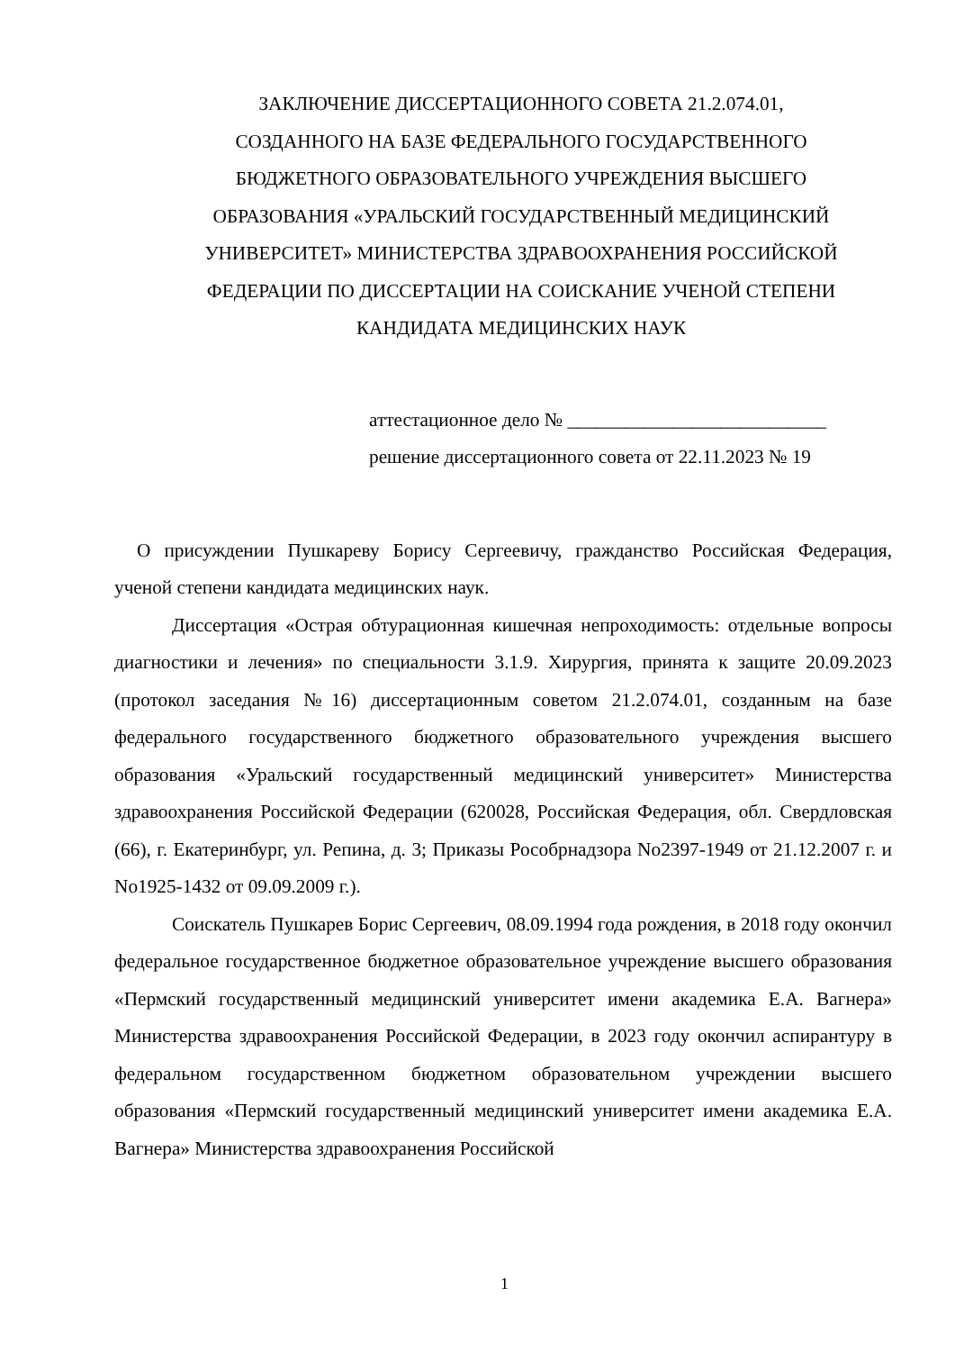ЗАКЛЮЧЕНИЕ ДИССЕРТАЦИОННОГО СОВЕТА 21.2.074.01,
СОЗДАННОГО НА БАЗЕ ФЕДЕРАЛЬНОГО ГОСУДАРСТВЕННОГО
БЮДЖЕТНОГО ОБРАЗОВАТЕЛЬНОГО УЧРЕЖДЕНИЯ ВЫСШЕГО
ОБРАЗОВАНИЯ «УРАЛЬСКИЙ ГОСУДАРСТВЕННЫЙ МЕДИЦИНСКИЙ
УНИВЕРСИТЕТ» МИНИСТЕРСТВА ЗДРАВООХРАНЕНИЯ РОССИЙСКОЙ
ФЕДЕРАЦИИ ПО ДИССЕРТАЦИИ НА СОИСКАНИЕ УЧЕНОЙ СТЕПЕНИ
КАНДИДАТА МЕДИЦИНСКИХ НАУК
аттестационное дело № ___________________________
решение диссертационного совета от 22.11.2023 № 19
О присуждении Пушкареву Борису Сергеевичу, гражданство Российская Федерация, ученой степени кандидата медицинских наук.
Диссертация «Острая обтурационная кишечная непроходимость: отдельные вопросы диагностики и лечения» по специальности 3.1.9. Хирургия, принята к защите 20.09.2023 (протокол заседания №16) диссертационным советом 21.2.074.01, созданным на базе федерального государственного бюджетного образовательного учреждения высшего образования «Уральский государственный медицинский университет» Министерства здравоохранения Российской Федерации (620028, Российская Федерация, обл. Свердловская (66), г. Екатеринбург, ул. Репина, д. 3; Приказы Рособрнадзора No2397-1949 от 21.12.2007 г. и No1925-1432 от 09.09.2009 г.).
Соискатель Пушкарев Борис Сергеевич, 08.09.1994 года рождения, в 2018 году окончил федеральное государственное бюджетное образовательное учреждение высшего образования «Пермский государственный медицинский университет имени академика Е.А. Вагнера» Министерства здравоохранения Российской Федерации, в 2023 году окончил аспирантуру в федеральном государственном бюджетном образовательном учреждении высшего образования «Пермский государственный медицинский университет имени академика Е.А. Вагнера» Министерства здравоохранения Российской
1